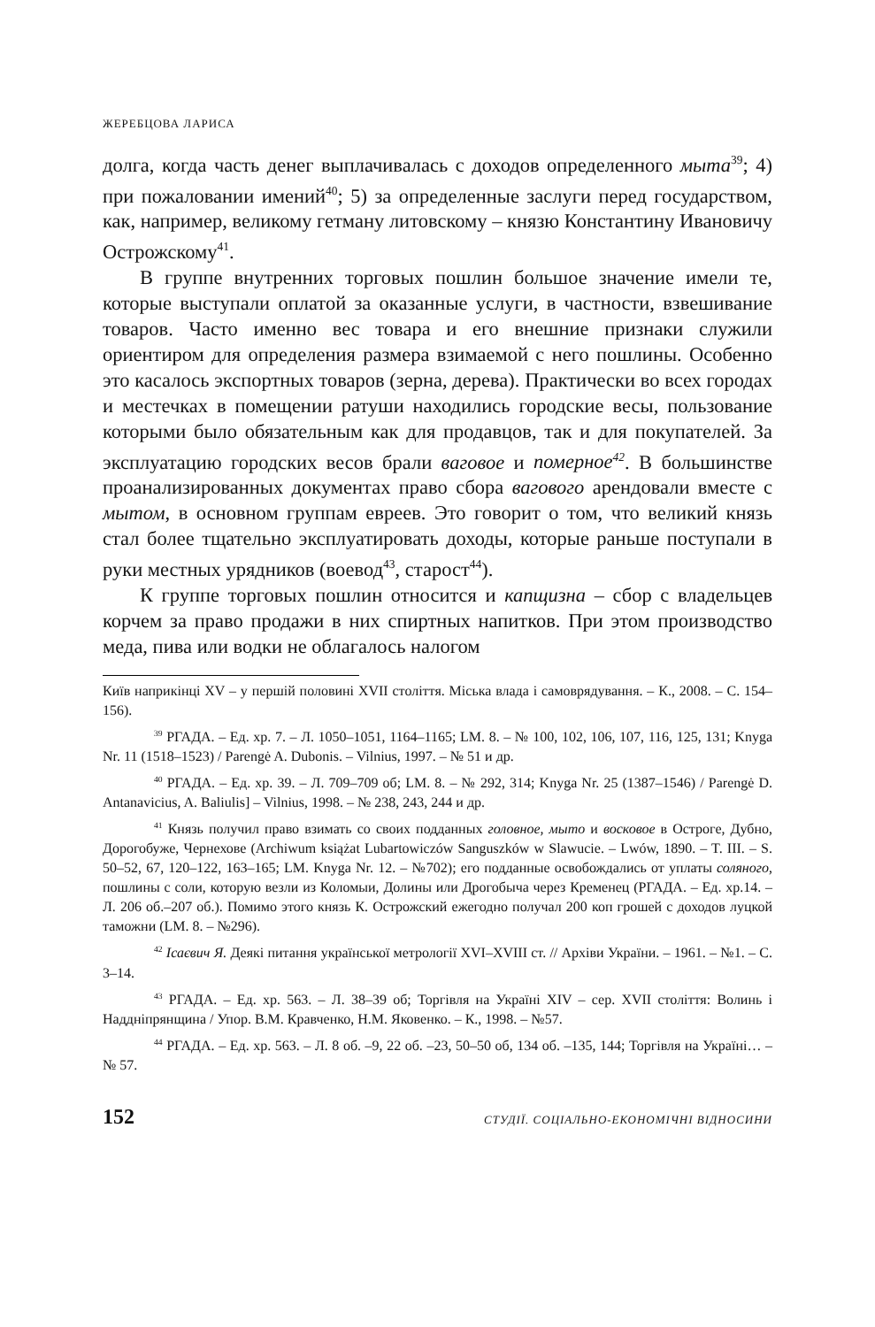ЖЕРЕБЦОВА ЛАРИСА
долга, когда часть денег выплачивалась с доходов определенного мыта<sup>39</sup>; 4) при пожаловании имений<sup>40</sup>; 5) за определенные заслуги перед государством, как, например, великому гетману литовскому – князю Константину Ивановичу Острожскому<sup>41</sup>.
В группе внутренних торговых пошлин большое значение имели те, которые выступали оплатой за оказанные услуги, в частности, взвешивание товаров. Часто именно вес товара и его внешние признаки служили ориентиром для определения размера взимаемой с него пошлины. Особенно это касалось экспортных товаров (зерна, дерева). Практически во всех городах и местечках в помещении ратуши находились городские весы, пользование которыми было обязательным как для продавцов, так и для покупателей. За эксплуатацию городских весов брали ваговое и померное<sup>42</sup>. В большинстве проанализированных документах право сбора вагового арендовали вместе с мытом, в основном группам евреев. Это говорит о том, что великий князь стал более тщательно эксплуатировать доходы, которые раньше поступали в руки местных урядников (воевод<sup>43</sup>, старост<sup>44</sup>).
К группе торговых пошлин относится и капщизна – сбор с владельцев корчем за право продажи в них спиртных напитков. При этом производство меда, пива или водки не облагалось налогом
Київ наприкінці XV – у першій половині XVII століття. Міська влада і самоврядування. – К., 2008. – С. 154–156).
<sup>39</sup> РГАДА. – Ед. хр. 7. – Л. 1050–1051, 1164–1165; LM. 8. – № 100, 102, 106, 107, 116, 125, 131; Knyga Nr. 11 (1518–1523) / Parengė A. Dubonis. – Vilnius, 1997. – № 51 и др.
<sup>40</sup> РГАДА. – Ед. хр. 39. – Л. 709–709 об; LM. 8. – № 292, 314; Knyga Nr. 25 (1387–1546) / Parengė D. Antanavicius, A. Baliulis] – Vilnius, 1998. – № 238, 243, 244 и др.
<sup>41</sup> Князь получил право взимать со своих подданных головное, мыто и восковое в Остроге, Дубно, Дорогобуже, Чернехове (Archiwum książat Lubartowiczów Sanguszków w Slawucie. – Lwów, 1890. – T. III. – S. 50–52, 67, 120–122, 163–165; LM. Knyga Nr. 12. – №702); его подданные освобождались от уплаты соляного, пошлины с соли, которую везли из Коломыи, Долины или Дрогобыча через Кременец (РГАДА. – Ед. хр.14. – Л. 206 об.–207 об.). Помимо этого князь К. Острожский ежегодно получал 200 коп грошей с доходов луцкой таможни (LM. 8. – №296).
<sup>42</sup> Ісаєвич Я. Деякі питання української метрології XVI–XVIII ст. // Архіви України. – 1961. – №1. – С. 3–14.
<sup>43</sup> РГАДА. – Ед. хр. 563. – Л. 38–39 об; Торгівля на Україні XIV – сер. XVII століття: Волинь і Наддніпрянщина / Упор. В.М. Кравченко, Н.М. Яковенко. – К., 1998. – №57.
<sup>44</sup> РГАДА. – Ед. хр. 563. – Л. 8 об. –9, 22 об. –23, 50–50 об, 134 об. –135, 144; Торгівля на Україні… – № 57.
152 СТУДІЇ. СОЦІАЛЬНО-ЕКОНОМІЧНІ ВІДНОСИНИ